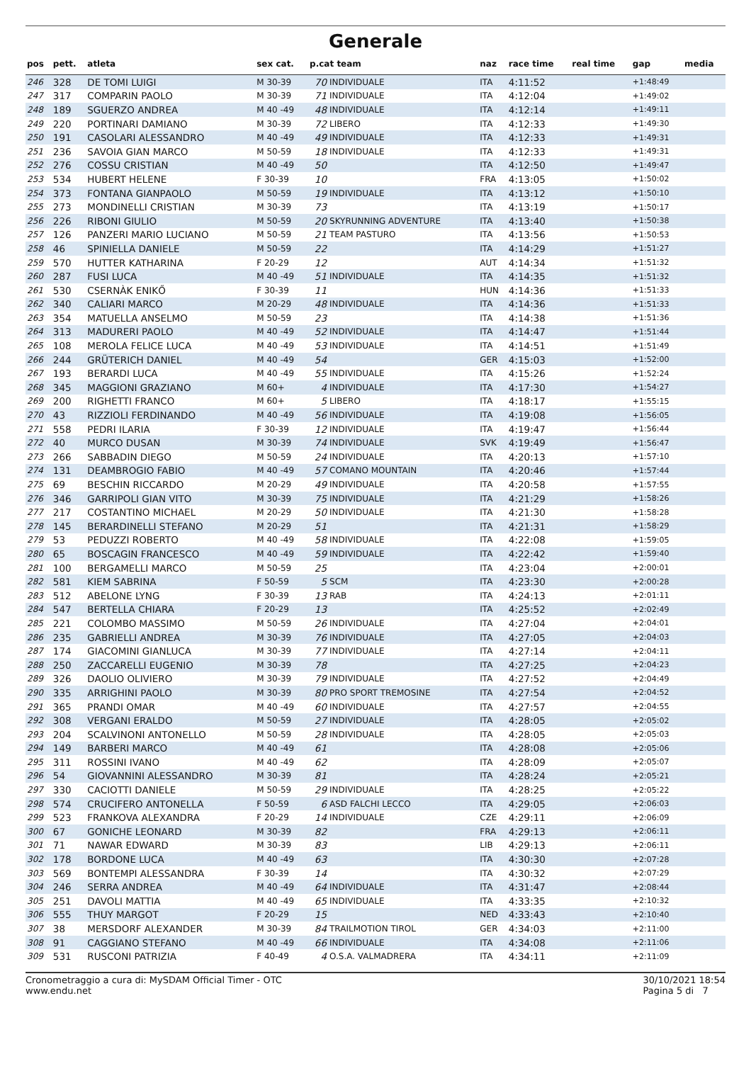Generale
| pos | pett. | atleta | sex cat. | p.cat team | | naz | race time | real time | gap | media |
| --- | --- | --- | --- | --- | --- | --- | --- | --- | --- | --- |
| 246 | 328 | DE TOMI LUIGI | M 30-39 | 70 | INDIVIDUALE | ITA | 4:11:52 | | +1:48:49 | |
| 247 | 317 | COMPARIN PAOLO | M 30-39 | 71 | INDIVIDUALE | ITA | 4:12:04 | | +1:49:02 | |
| 248 | 189 | SGUERZO ANDREA | M 40 -49 | 48 | INDIVIDUALE | ITA | 4:12:14 | | +1:49:11 | |
| 249 | 220 | PORTINARI DAMIANO | M 30-39 | 72 | LIBERO | ITA | 4:12:33 | | +1:49:30 | |
| 250 | 191 | CASOLARI ALESSANDRO | M 40 -49 | 49 | INDIVIDUALE | ITA | 4:12:33 | | +1:49:31 | |
| 251 | 236 | SAVOIA GIAN MARCO | M 50-59 | 18 | INDIVIDUALE | ITA | 4:12:33 | | +1:49:31 | |
| 252 | 276 | COSSU CRISTIAN | M 40 -49 | 50 | | ITA | 4:12:50 | | +1:49:47 | |
| 253 | 534 | HUBERT HELENE | F 30-39 | 10 | | FRA | 4:13:05 | | +1:50:02 | |
| 254 | 373 | FONTANA GIANPAOLO | M 50-59 | 19 | INDIVIDUALE | ITA | 4:13:12 | | +1:50:10 | |
| 255 | 273 | MONDINELLI CRISTIAN | M 30-39 | 73 | | ITA | 4:13:19 | | +1:50:17 | |
| 256 | 226 | RIBONI GIULIO | M 50-59 | 20 | SKYRUNNING ADVENTURE | ITA | 4:13:40 | | +1:50:38 | |
| 257 | 126 | PANZERI MARIO LUCIANO | M 50-59 | 21 | TEAM PASTURO | ITA | 4:13:56 | | +1:50:53 | |
| 258 | 46 | SPINIELLA DANIELE | M 50-59 | 22 | | ITA | 4:14:29 | | +1:51:27 | |
| 259 | 570 | HUTTER KATHARINA | F 20-29 | 12 | | AUT | 4:14:34 | | +1:51:32 | |
| 260 | 287 | FUSI LUCA | M 40 -49 | 51 | INDIVIDUALE | ITA | 4:14:35 | | +1:51:32 | |
| 261 | 530 | CSERNÀK ENIKŐ | F 30-39 | 11 | | HUN | 4:14:36 | | +1:51:33 | |
| 262 | 340 | CALIARI MARCO | M 20-29 | 48 | INDIVIDUALE | ITA | 4:14:36 | | +1:51:33 | |
| 263 | 354 | MATUELLA ANSELMO | M 50-59 | 23 | | ITA | 4:14:38 | | +1:51:36 | |
| 264 | 313 | MADURERI PAOLO | M 40 -49 | 52 | INDIVIDUALE | ITA | 4:14:47 | | +1:51:44 | |
| 265 | 108 | MEROLA FELICE LUCA | M 40 -49 | 53 | INDIVIDUALE | ITA | 4:14:51 | | +1:51:49 | |
| 266 | 244 | GRÜTERICH DANIEL | M 40 -49 | 54 | | GER | 4:15:03 | | +1:52:00 | |
| 267 | 193 | BERARDI LUCA | M 40 -49 | 55 | INDIVIDUALE | ITA | 4:15:26 | | +1:52:24 | |
| 268 | 345 | MAGGIONI GRAZIANO | M 60+ | 4 | INDIVIDUALE | ITA | 4:17:30 | | +1:54:27 | |
| 269 | 200 | RIGHETTI FRANCO | M 60+ | 5 | LIBERO | ITA | 4:18:17 | | +1:55:15 | |
| 270 | 43 | RIZZIOLI FERDINANDO | M 40 -49 | 56 | INDIVIDUALE | ITA | 4:19:08 | | +1:56:05 | |
| 271 | 558 | PEDRI ILARIA | F 30-39 | 12 | INDIVIDUALE | ITA | 4:19:47 | | +1:56:44 | |
| 272 | 40 | MURCO DUSAN | M 30-39 | 74 | INDIVIDUALE | SVK | 4:19:49 | | +1:56:47 | |
| 273 | 266 | SABBADIN DIEGO | M 50-59 | 24 | INDIVIDUALE | ITA | 4:20:13 | | +1:57:10 | |
| 274 | 131 | DEAMBROGIO FABIO | M 40 -49 | 57 | COMANO MOUNTAIN | ITA | 4:20:46 | | +1:57:44 | |
| 275 | 69 | BESCHIN RICCARDO | M 20-29 | 49 | INDIVIDUALE | ITA | 4:20:58 | | +1:57:55 | |
| 276 | 346 | GARRIPOLI GIAN VITO | M 30-39 | 75 | INDIVIDUALE | ITA | 4:21:29 | | +1:58:26 | |
| 277 | 217 | COSTANTINO MICHAEL | M 20-29 | 50 | INDIVIDUALE | ITA | 4:21:30 | | +1:58:28 | |
| 278 | 145 | BERARDINELLI STEFANO | M 20-29 | 51 | | ITA | 4:21:31 | | +1:58:29 | |
| 279 | 53 | PEDUZZI ROBERTO | M 40 -49 | 58 | INDIVIDUALE | ITA | 4:22:08 | | +1:59:05 | |
| 280 | 65 | BOSCAGIN FRANCESCO | M 40 -49 | 59 | INDIVIDUALE | ITA | 4:22:42 | | +1:59:40 | |
| 281 | 100 | BERGAMELLI MARCO | M 50-59 | 25 | | ITA | 4:23:04 | | +2:00:01 | |
| 282 | 581 | KIEM SABRINA | F 50-59 | 5 | SCM | ITA | 4:23:30 | | +2:00:28 | |
| 283 | 512 | ABELONE LYNG | F 30-39 | 13 | RAB | ITA | 4:24:13 | | +2:01:11 | |
| 284 | 547 | BERTELLA CHIARA | F 20-29 | 13 | | ITA | 4:25:52 | | +2:02:49 | |
| 285 | 221 | COLOMBO MASSIMO | M 50-59 | 26 | INDIVIDUALE | ITA | 4:27:04 | | +2:04:01 | |
| 286 | 235 | GABRIELLI ANDREA | M 30-39 | 76 | INDIVIDUALE | ITA | 4:27:05 | | +2:04:03 | |
| 287 | 174 | GIACOMINI GIANLUCA | M 30-39 | 77 | INDIVIDUALE | ITA | 4:27:14 | | +2:04:11 | |
| 288 | 250 | ZACCARELLI EUGENIO | M 30-39 | 78 | | ITA | 4:27:25 | | +2:04:23 | |
| 289 | 326 | DAOLIO OLIVIERO | M 30-39 | 79 | INDIVIDUALE | ITA | 4:27:52 | | +2:04:49 | |
| 290 | 335 | ARRIGHINI PAOLO | M 30-39 | 80 | PRO SPORT TREMOSINE | ITA | 4:27:54 | | +2:04:52 | |
| 291 | 365 | PRANDI OMAR | M 40 -49 | 60 | INDIVIDUALE | ITA | 4:27:57 | | +2:04:55 | |
| 292 | 308 | VERGANI ERALDO | M 50-59 | 27 | INDIVIDUALE | ITA | 4:28:05 | | +2:05:02 | |
| 293 | 204 | SCALVINONI ANTONELLO | M 50-59 | 28 | INDIVIDUALE | ITA | 4:28:05 | | +2:05:03 | |
| 294 | 149 | BARBERI MARCO | M 40 -49 | 61 | | ITA | 4:28:08 | | +2:05:06 | |
| 295 | 311 | ROSSINI IVANO | M 40 -49 | 62 | | ITA | 4:28:09 | | +2:05:07 | |
| 296 | 54 | GIOVANNINI ALESSANDRO | M 30-39 | 81 | | ITA | 4:28:24 | | +2:05:21 | |
| 297 | 330 | CACIOTTI DANIELE | M 50-59 | 29 | INDIVIDUALE | ITA | 4:28:25 | | +2:05:22 | |
| 298 | 574 | CRUCIFERO ANTONELLA | F 50-59 | 6 | ASD FALCHI LECCO | ITA | 4:29:05 | | +2:06:03 | |
| 299 | 523 | FRANKOVA ALEXANDRA | F 20-29 | 14 | INDIVIDUALE | CZE | 4:29:11 | | +2:06:09 | |
| 300 | 67 | GONICHE LEONARD | M 30-39 | 82 | | FRA | 4:29:13 | | +2:06:11 | |
| 301 | 71 | NAWAR EDWARD | M 30-39 | 83 | | LIB | 4:29:13 | | +2:06:11 | |
| 302 | 178 | BORDONE LUCA | M 40 -49 | 63 | | ITA | 4:30:30 | | +2:07:28 | |
| 303 | 569 | BONTEMPI ALESSANDRA | F 30-39 | 14 | | ITA | 4:30:32 | | +2:07:29 | |
| 304 | 246 | SERRA ANDREA | M 40 -49 | 64 | INDIVIDUALE | ITA | 4:31:47 | | +2:08:44 | |
| 305 | 251 | DAVOLI MATTIA | M 40 -49 | 65 | INDIVIDUALE | ITA | 4:33:35 | | +2:10:32 | |
| 306 | 555 | THUY MARGOT | F 20-29 | 15 | | NED | 4:33:43 | | +2:10:40 | |
| 307 | 38 | MERSDORF ALEXANDER | M 30-39 | 84 | TRAILMOTION TIROL | GER | 4:34:03 | | +2:11:00 | |
| 308 | 91 | CAGGIANO STEFANO | M 40 -49 | 66 | INDIVIDUALE | ITA | 4:34:08 | | +2:11:06 | |
| 309 | 531 | RUSCONI PATRIZIA | F 40-49 | 4 | O.S.A. VALMADRERA | ITA | 4:34:11 | | +2:11:09 | |
Cronometraggio a cura di: MySDAM Official Timer - OTC
www.endu.net
30/10/2021 18:54
Pagina 5 di 7